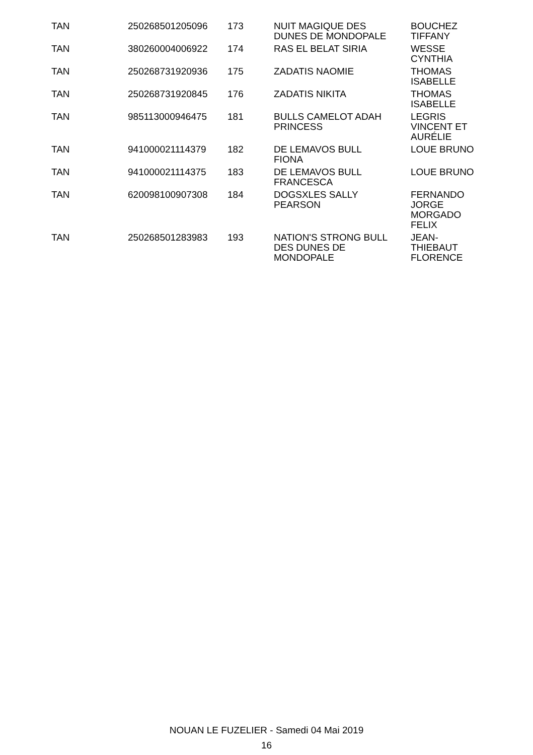| TAN | 250268501205096 | 173 | NUIT MAGIQUE DES DUNES DE MONDOPALE | BOUCHEZ TIFFANY |
| TAN | 380260004006922 | 174 | RAS EL BELAT SIRIA | WESSE CYNTHIA |
| TAN | 250268731920936 | 175 | ZADATIS NAOMIE | THOMAS ISABELLE |
| TAN | 250268731920845 | 176 | ZADATIS NIKITA | THOMAS ISABELLE |
| TAN | 985113000946475 | 181 | BULLS CAMELOT ADAH PRINCESS | LEGRIS VINCENT ET AURÉLIE |
| TAN | 941000021114379 | 182 | DE LEMAVOS BULL FIONA | LOUE BRUNO |
| TAN | 941000021114375 | 183 | DE LEMAVOS BULL FRANCESCA | LOUE BRUNO |
| TAN | 620098100907308 | 184 | DOGSXLES SALLY PEARSON | FERNANDO JORGE MORGADO FELIX |
| TAN | 250268501283983 | 193 | NATION'S STRONG BULL DES DUNES DE MONDOPALE | JEAN- THIEBAUT FLORENCE |
NOUAN LE FUZELIER - Samedi 04 Mai 2019
16